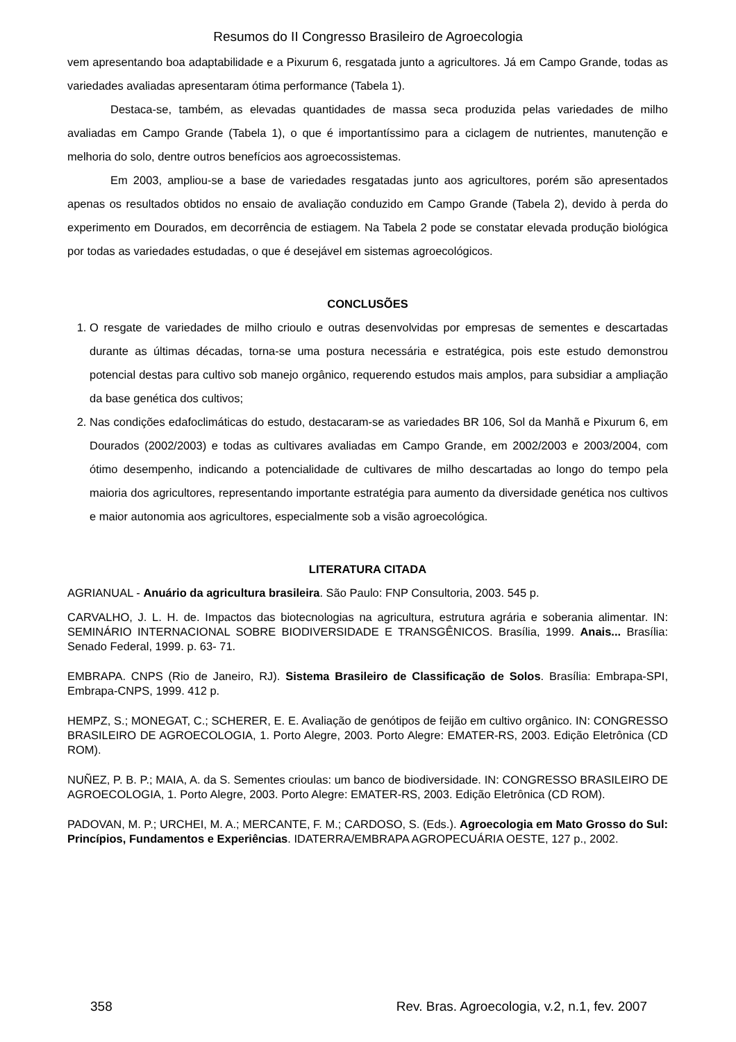Resumos do II Congresso Brasileiro de Agroecologia
vem apresentando boa adaptabilidade e a Pixurum 6, resgatada junto a agricultores. Já em Campo Grande, todas as variedades avaliadas apresentaram ótima performance (Tabela 1).
Destaca-se, também, as elevadas quantidades de massa seca produzida pelas variedades de milho avaliadas em Campo Grande (Tabela 1), o que é importantíssimo para a ciclagem de nutrientes, manutenção e melhoria do solo, dentre outros benefícios aos agroecossistemas.
Em 2003, ampliou-se a base de variedades resgatadas junto aos agricultores, porém são apresentados apenas os resultados obtidos no ensaio de avaliação conduzido em Campo Grande (Tabela 2), devido à perda do experimento em Dourados, em decorrência de estiagem. Na Tabela 2 pode se constatar elevada produção biológica por todas as variedades estudadas, o que é desejável em sistemas agroecológicos.
CONCLUSÕES
1. O resgate de variedades de milho crioulo e outras desenvolvidas por empresas de sementes e descartadas durante as últimas décadas, torna-se uma postura necessária e estratégica, pois este estudo demonstrou potencial destas para cultivo sob manejo orgânico, requerendo estudos mais amplos, para subsidiar a ampliação da base genética dos cultivos;
2. Nas condições edafoclimáticas do estudo, destacaram-se as variedades BR 106, Sol da Manhã e Pixurum 6, em Dourados (2002/2003) e todas as cultivares avaliadas em Campo Grande, em 2002/2003 e 2003/2004, com ótimo desempenho, indicando a potencialidade de cultivares de milho descartadas ao longo do tempo pela maioria dos agricultores, representando importante estratégia para aumento da diversidade genética nos cultivos e maior autonomia aos agricultores, especialmente sob a visão agroecológica.
LITERATURA CITADA
AGRIANUAL - Anuário da agricultura brasileira. São Paulo: FNP Consultoria, 2003. 545 p.
CARVALHO, J. L. H. de. Impactos das biotecnologias na agricultura, estrutura agrária e soberania alimentar. IN: SEMINÁRIO INTERNACIONAL SOBRE BIODIVERSIDADE E TRANSGÊNICOS. Brasília, 1999. Anais... Brasília: Senado Federal, 1999. p. 63- 71.
EMBRAPA. CNPS (Rio de Janeiro, RJ). Sistema Brasileiro de Classificação de Solos. Brasília: Embrapa-SPI, Embrapa-CNPS, 1999. 412 p.
HEMPZ, S.; MONEGAT, C.; SCHERER, E. E. Avaliação de genótipos de feijão em cultivo orgânico. IN: CONGRESSO BRASILEIRO DE AGROECOLOGIA, 1. Porto Alegre, 2003. Porto Alegre: EMATER-RS, 2003. Edição Eletrônica (CD ROM).
NUÑEZ, P. B. P.; MAIA, A. da S. Sementes crioulas: um banco de biodiversidade. IN: CONGRESSO BRASILEIRO DE AGROECOLOGIA, 1. Porto Alegre, 2003. Porto Alegre: EMATER-RS, 2003. Edição Eletrônica (CD ROM).
PADOVAN, M. P.; URCHEI, M. A.; MERCANTE, F. M.; CARDOSO, S. (Eds.). Agroecologia em Mato Grosso do Sul: Princípios, Fundamentos e Experiências. IDATERRA/EMBRAPA AGROPECUÁRIA OESTE, 127 p., 2002.
358 Rev. Bras. Agroecologia, v.2, n.1, fev. 2007